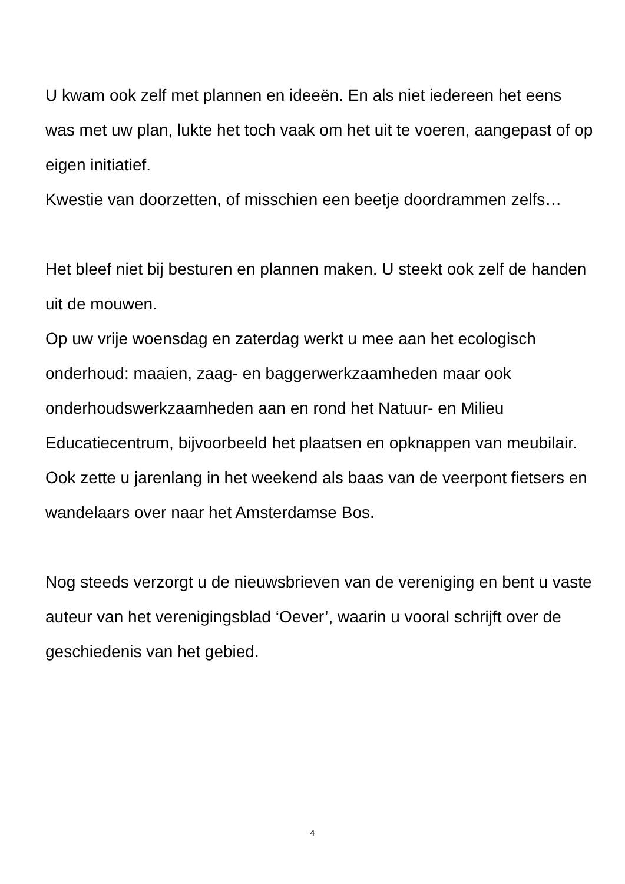U kwam ook zelf met plannen en ideeën. En als niet iedereen het eens was met uw plan, lukte het toch vaak om het uit te voeren, aangepast of op eigen initiatief.
Kwestie van doorzetten, of misschien een beetje doordrammen zelfs…
Het bleef niet bij besturen en plannen maken. U steekt ook zelf de handen uit de mouwen.
Op uw vrije woensdag en zaterdag werkt u mee aan het ecologisch onderhoud: maaien, zaag- en baggerwerkzaamheden maar ook onderhoudswerkzaamheden aan en rond het Natuur- en Milieu Educatiecentrum, bijvoorbeeld het plaatsen en opknappen van meubilair.
Ook zette u jarenlang in het weekend als baas van de veerpont fietsers en wandelaars over naar het Amsterdamse Bos.
Nog steeds verzorgt u de nieuwsbrieven van de vereniging en bent u vaste auteur van het verenigingsblad ‘Oever’, waarin u vooral schrijft over de geschiedenis van het gebied.
4